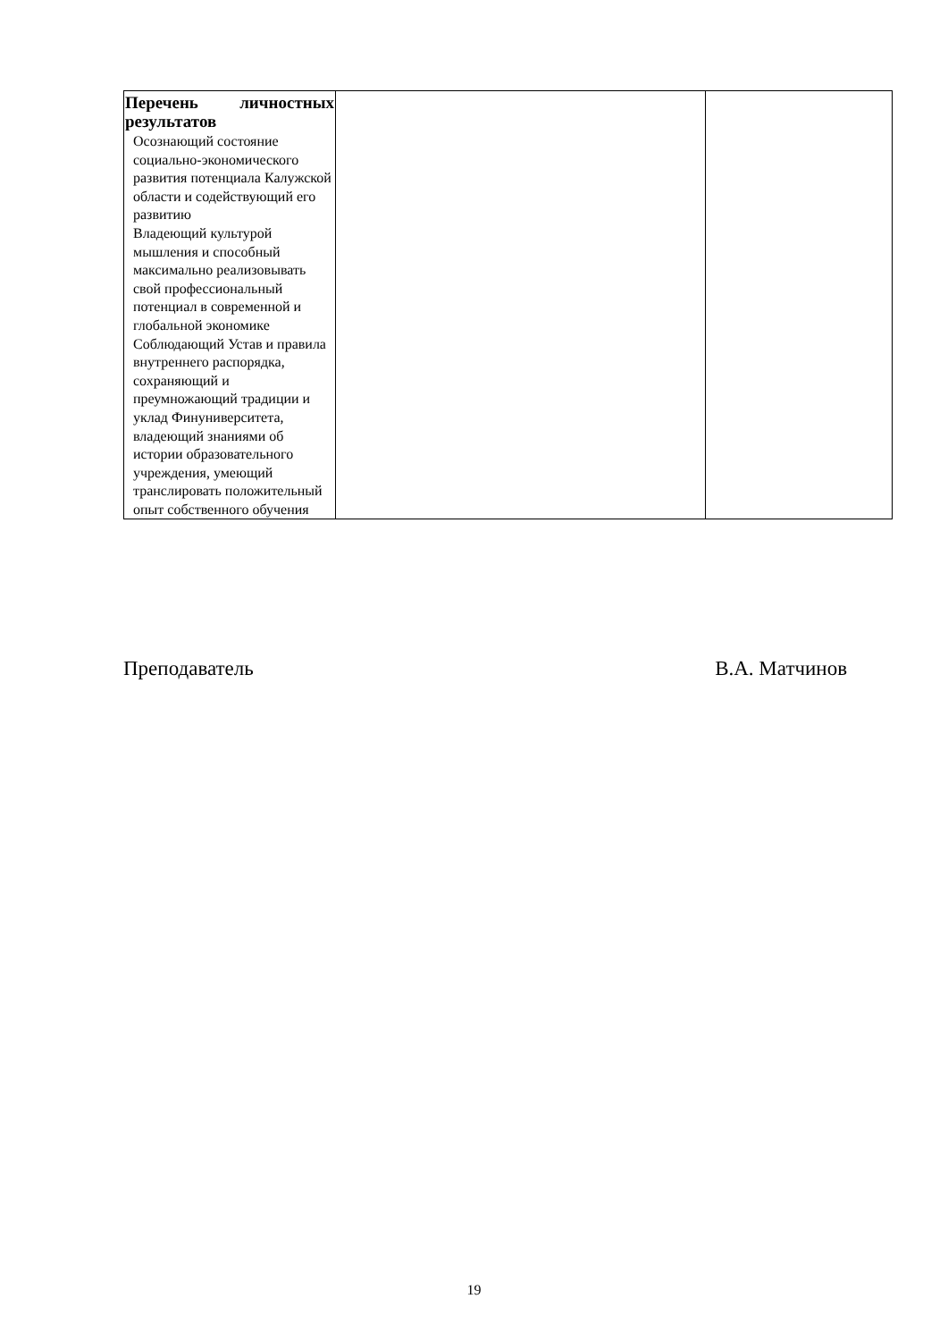| Перечень личностных результатов Осознающий состояние социально-экономического развития потенциала Калужской области и содействующий его развитию Владеющий культурой мышления и способный максимально реализовывать свой профессиональный потенциал в современной и глобальной экономике Соблюдающий Устав и правила внутреннего распорядка, сохраняющий и преумножающий традиции и уклад Финуниверситета, владеющий знаниями об истории образовательного учреждения, умеющий транслировать положительный опыт собственного обучения | | |
Преподаватель В.А. Матчинов
19